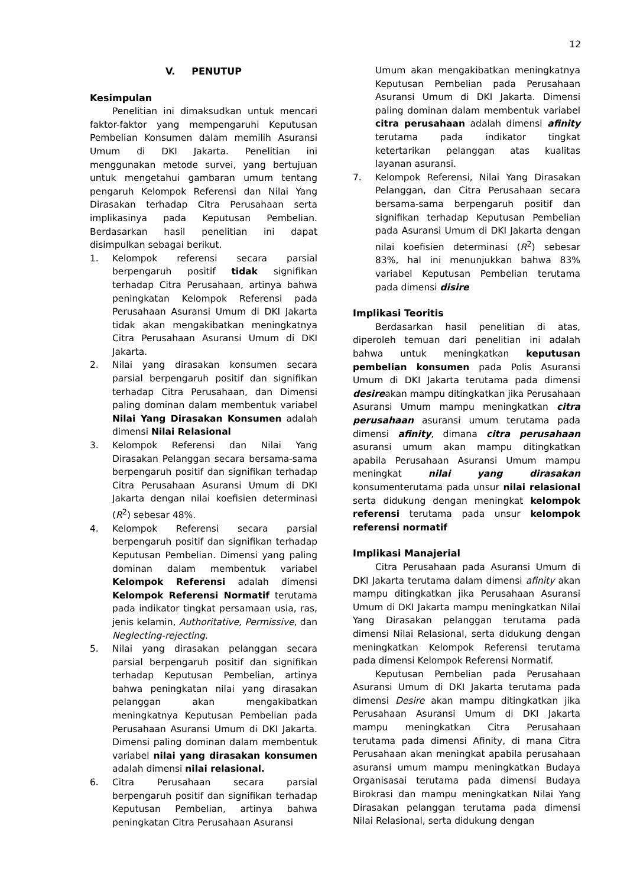12
V. PENUTUP
Kesimpulan
Penelitian ini dimaksudkan untuk mencari faktor-faktor yang mempengaruhi Keputusan Pembelian Konsumen dalam memilih Asuransi Umum di DKI Jakarta. Penelitian ini menggunakan metode survei, yang bertujuan untuk mengetahui gambaran umum tentang pengaruh Kelompok Referensi dan Nilai Yang Dirasakan terhadap Citra Perusahaan serta implikasinya pada Keputusan Pembelian. Berdasarkan hasil penelitian ini dapat disimpulkan sebagai berikut.
1. Kelompok referensi secara parsial berpengaruh positif tidak signifikan terhadap Citra Perusahaan, artinya bahwa peningkatan Kelompok Referensi pada Perusahaan Asuransi Umum di DKI Jakarta tidak akan mengakibatkan meningkatnya Citra Perusahaan Asuransi Umum di DKI Jakarta.
2. Nilai yang dirasakan konsumen secara parsial berpengaruh positif dan signifikan terhadap Citra Perusahaan, dan Dimensi paling dominan dalam membentuk variabel Nilai Yang Dirasakan Konsumen adalah dimensi Nilai Relasional
3. Kelompok Referensi dan Nilai Yang Dirasakan Pelanggan secara bersama-sama berpengaruh positif dan signifikan terhadap Citra Perusahaan Asuransi Umum di DKI Jakarta dengan nilai koefisien determinasi (R<sup>2</sup>) sebesar 48%.
4. Kelompok Referensi secara parsial berpengaruh positif dan signifikan terhadap Keputusan Pembelian. Dimensi yang paling dominan dalam membentuk variabel Kelompok Referensi adalah dimensi Kelompok Referensi Normatif terutama pada indikator tingkat persamaan usia, ras, jenis kelamin, Authoritative, Permissive, dan Neglecting-rejecting.
5. Nilai yang dirasakan pelanggan secara parsial berpengaruh positif dan signifikan terhadap Keputusan Pembelian, artinya bahwa peningkatan nilai yang dirasakan pelanggan akan mengakibatkan meningkatnya Keputusan Pembelian pada Perusahaan Asuransi Umum di DKI Jakarta. Dimensi paling dominan dalam membentuk variabel nilai yang dirasakan konsumen adalah dimensi nilai relasional.
6. Citra Perusahaan secara parsial berpengaruh positif dan signifikan terhadap Keputusan Pembelian, artinya bahwa peningkatan Citra Perusahaan Asuransi
Umum akan mengakibatkan meningkatnya Keputusan Pembelian pada Perusahaan Asuransi Umum di DKI Jakarta. Dimensi paling dominan dalam membentuk variabel citra perusahaan adalah dimensi afinity terutama pada indikator tingkat ketertarikan pelanggan atas kualitas layanan asuransi.
7. Kelompok Referensi, Nilai Yang Dirasakan Pelanggan, dan Citra Perusahaan secara bersama-sama berpengaruh positif dan signifikan terhadap Keputusan Pembelian pada Asuransi Umum di DKI Jakarta dengan nilai koefisien determinasi (R<sup>2</sup>) sebesar 83%, hal ini menunjukkan bahwa 83% variabel Keputusan Pembelian terutama pada dimensi disire
Implikasi Teoritis
Berdasarkan hasil penelitian di atas, diperoleh temuan dari penelitian ini adalah bahwa untuk meningkatkan keputusan pembelian konsumen pada Polis Asuransi Umum di DKI Jakarta terutama pada dimensi desireakan mampu ditingkatkan jika Perusahaan Asuransi Umum mampu meningkatkan citra perusahaan asuransi umum terutama pada dimensi afinity, dimana citra perusahaan asuransi umum akan mampu ditingkatkan apabila Perusahaan Asuransi Umum mampu meningkat nilai yang dirasakan konsumenterutama pada unsur nilai relasional serta didukung dengan meningkat kelompok referensi terutama pada unsur kelompok referensi normatif
Implikasi Manajerial
Citra Perusahaan pada Asuransi Umum di DKI Jakarta terutama dalam dimensi afinity akan mampu ditingkatkan jika Perusahaan Asuransi Umum di DKI Jakarta mampu meningkatkan Nilai Yang Dirasakan pelanggan terutama pada dimensi Nilai Relasional, serta didukung dengan meningkatkan Kelompok Referensi terutama pada dimensi Kelompok Referensi Normatif.
Keputusan Pembelian pada Perusahaan Asuransi Umum di DKI Jakarta terutama pada dimensi Desire akan mampu ditingkatkan jika Perusahaan Asuransi Umum di DKI Jakarta mampu meningkatkan Citra Perusahaan terutama pada dimensi Afinity, di mana Citra Perusahaan akan meningkat apabila perusahaan asuransi umum mampu meningkatkan Budaya Organisasai terutama pada dimensi Budaya Birokrasi dan mampu meningkatkan Nilai Yang Dirasakan pelanggan terutama pada dimensi Nilai Relasional, serta didukung dengan